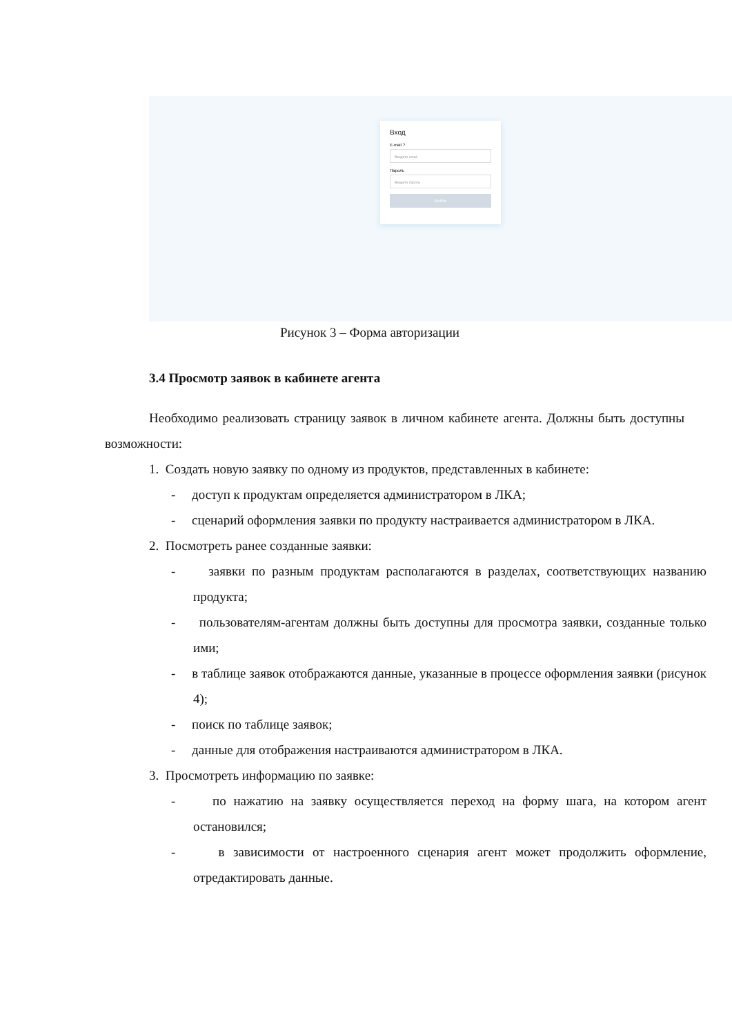Вход
E-mail ?
Введите email
Пароль
Введите пароль
Войти
Рисунок 3 – Форма авторизации
3.4 Просмотр заявок в кабинете агента
Необходимо реализовать страницу заявок в личном кабинете агента. Должны быть доступны возможности:
1. Создать новую заявку по одному из продуктов, представленных в кабинете:
- доступ к продуктам определяется администратором в ЛКА;
- сценарий оформления заявки по продукту настраивается администратором в ЛКА.
2. Посмотреть ранее созданные заявки:
- заявки по разным продуктам располагаются в разделах, соответствующих названию продукта;
- пользователям-агентам должны быть доступны для просмотра заявки, созданные только ими;
- в таблице заявок отображаются данные, указанные в процессе оформления заявки (рисунок 4);
- поиск по таблице заявок;
- данные для отображения настраиваются администратором в ЛКА.
3. Просмотреть информацию по заявке:
- по нажатию на заявку осуществляется переход на форму шага, на котором агент остановился;
- в зависимости от настроенного сценария агент может продолжить оформление, отредактировать данные.